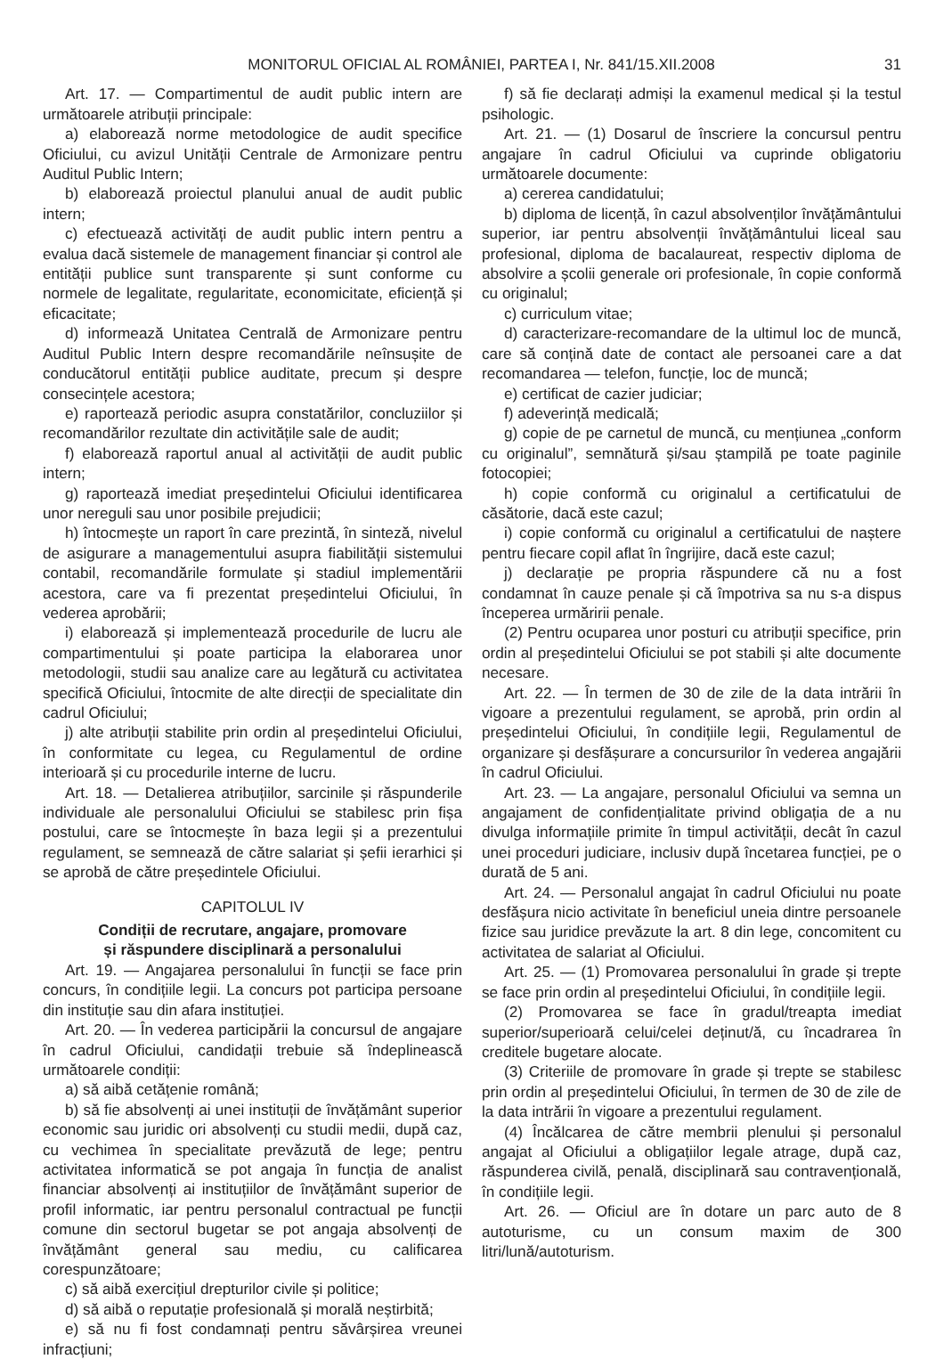MONITORUL OFICIAL AL ROMÂNIEI, PARTEA I, Nr. 841/15.XII.2008
31
Art. 17. — Compartimentul de audit public intern are următoarele atribuții principale:
a) elaborează norme metodologice de audit specifice Oficiului, cu avizul Unității Centrale de Armonizare pentru Auditul Public Intern;
b) elaborează proiectul planului anual de audit public intern;
c) efectuează activități de audit public intern pentru a evalua dacă sistemele de management financiar și control ale entității publice sunt transparente și sunt conforme cu normele de legalitate, regularitate, economicitate, eficiență și eficacitate;
d) informează Unitatea Centrală de Armonizare pentru Auditul Public Intern despre recomandările neînsușite de conducătorul entității publice auditate, precum și despre consecințele acestora;
e) raportează periodic asupra constatărilor, concluziilor și recomandărilor rezultate din activitățile sale de audit;
f) elaborează raportul anual al activității de audit public intern;
g) raportează imediat președintelui Oficiului identificarea unor nereguli sau unor posibile prejudicii;
h) întocmește un raport în care prezintă, în sinteză, nivelul de asigurare a managementului asupra fiabilității sistemului contabil, recomandările formulate și stadiul implementării acestora, care va fi prezentat președintelui Oficiului, în vederea aprobării;
i) elaborează și implementează procedurile de lucru ale compartimentului și poate participa la elaborarea unor metodologii, studii sau analize care au legătură cu activitatea specifică Oficiului, întocmite de alte direcții de specialitate din cadrul Oficiului;
j) alte atribuții stabilite prin ordin al președintelui Oficiului, în conformitate cu legea, cu Regulamentul de ordine interioară și cu procedurile interne de lucru.
Art. 18. — Detalierea atribuțiilor, sarcinile și răspunderile individuale ale personalului Oficiului se stabilesc prin fișa postului, care se întocmește în baza legii și a prezentului regulament, se semnează de către salariat și șefii ierarhici și se aprobă de către președintele Oficiului.
CAPITOLUL IV
Condiții de recrutare, angajare, promovare
și răspundere disciplinară a personalului
Art. 19. — Angajarea personalului în funcții se face prin concurs, în condițiile legii. La concurs pot participa persoane din instituție sau din afara instituției.
Art. 20. — În vederea participării la concursul de angajare în cadrul Oficiului, candidații trebuie să îndeplinească următoarele condiții:
a) să aibă cetățenie română;
b) să fie absolvenți ai unei instituții de învățământ superior economic sau juridic ori absolvenți cu studii medii, după caz, cu vechimea în specialitate prevăzută de lege; pentru activitatea informatică se pot angaja în funcția de analist financiar absolvenți ai instituțiilor de învățământ superior de profil informatic, iar pentru personalul contractual pe funcții comune din sectorul bugetar se pot angaja absolvenți de învățământ general sau mediu, cu calificarea corespunzătoare;
c) să aibă exercițiul drepturilor civile și politice;
d) să aibă o reputație profesională și morală neștirbită;
e) să nu fi fost condamnați pentru săvârșirea vreunei infracțiuni;
f) să fie declarați admiși la examenul medical și la testul psihologic.
Art. 21. — (1) Dosarul de înscriere la concursul pentru angajare în cadrul Oficiului va cuprinde obligatoriu următoarele documente:
a) cererea candidatului;
b) diploma de licență, în cazul absolvenților învățământului superior, iar pentru absolvenții învățământului liceal sau profesional, diploma de bacalaureat, respectiv diploma de absolvire a școlii generale ori profesionale, în copie conformă cu originalul;
c) curriculum vitae;
d) caracterizare-recomandare de la ultimul loc de muncă, care să conțină date de contact ale persoanei care a dat recomandarea — telefon, funcție, loc de muncă;
e) certificat de cazier judiciar;
f) adeverință medicală;
g) copie de pe carnetul de muncă, cu mențiunea „conform cu originalul”, semnătură și/sau ștampilă pe toate paginile fotocopiei;
h) copie conformă cu originalul a certificatului de căsătorie, dacă este cazul;
i) copie conformă cu originalul a certificatului de naștere pentru fiecare copil aflat în îngrijire, dacă este cazul;
j) declarație pe propria răspundere că nu a fost condamnat în cauze penale și că împotriva sa nu s-a dispus începerea urmăririi penale.
(2) Pentru ocuparea unor posturi cu atribuții specifice, prin ordin al președintelui Oficiului se pot stabili și alte documente necesare.
Art. 22. — În termen de 30 de zile de la data intrării în vigoare a prezentului regulament, se aprobă, prin ordin al președintelui Oficiului, în condițiile legii, Regulamentul de organizare și desfășurare a concursurilor în vederea angajării în cadrul Oficiului.
Art. 23. — La angajare, personalul Oficiului va semna un angajament de confidențialitate privind obligația de a nu divulga informațiile primite în timpul activității, decât în cazul unei proceduri judiciare, inclusiv după încetarea funcției, pe o durată de 5 ani.
Art. 24. — Personalul angajat în cadrul Oficiului nu poate desfășura nicio activitate în beneficiul uneia dintre persoanele fizice sau juridice prevăzute la art. 8 din lege, concomitent cu activitatea de salariat al Oficiului.
Art. 25. — (1) Promovarea personalului în grade și trepte se face prin ordin al președintelui Oficiului, în condițiile legii.
(2) Promovarea se face în gradul/treapta imediat superior/superioară celui/celei deținut/ă, cu încadrarea în creditele bugetare alocate.
(3) Criteriile de promovare în grade și trepte se stabilesc prin ordin al președintelui Oficiului, în termen de 30 de zile de la data intrării în vigoare a prezentului regulament.
(4) Încălcarea de către membrii plenului și personalul angajat al Oficiului a obligațiilor legale atrage, după caz, răspunderea civilă, penală, disciplinară sau contravențională, în condițiile legii.
Art. 26. — Oficiul are în dotare un parc auto de 8 autoturisme, cu un consum maxim de 300 litri/lună/autoturism.